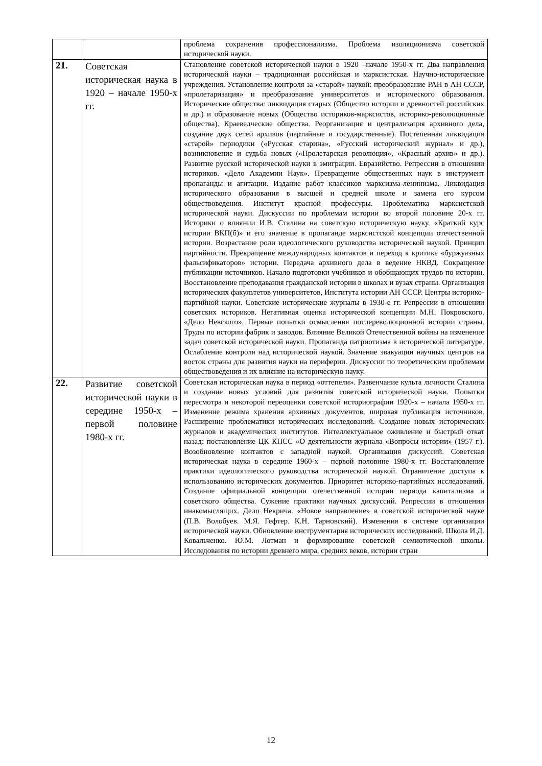| | | проблема сохранения профессионализма. Проблема изоляционизма советской исторической науки. |
| 21. | Советская историческая наука в 1920 – начале 1950-х гг. | Становление советской исторической науки в 1920 –начале 1950-х гг. Два направления исторической науки – традиционная российская и марксистская. Научно-исторические учреждения. Установление контроля за «старой» наукой: преобразование РАН в АН СССР, «пролетаризация» и преобразование университетов и исторического образования. Исторические общества: ликвидация старых (Общество истории и древностей российских и др.) и образование новых (Общество историков-марксистов, историко-революционные общества). Краеведческие общества. Реорганизация и централизация архивного дела, создание двух сетей архивов (партийные и государственные). Постепенная ликвидация «старой» периодики («Русская старина», «Русский исторический журнал» и др.), возникновение и судьба новых («Пролетарская революция», «Красный архив» и др.). Развитие русской исторической науки в эмиграции. Евразийство. Репрессии в отношении историков. «Дело Академии Наук». Превращение общественных наук в инструмент пропаганды и агитации. Издание работ классиков марксизма-ленинизма. Ликвидация исторического образования в высшей и средней школе и замена его курсом обществоведения. Институт красной профессуры. Проблематика марксистской исторической науки. Дискуссии по проблемам истории во второй половине 20-х гг. Историки о влиянии И.В. Сталина на советскую историческую науку. «Краткий курс истории ВКП(б)» и его значение в пропаганде марксистской концепции отечественной истории. Возрастание роли идеологического руководства исторической наукой. Принцип партийности. Прекращение международных контактов и переход к критике «буржуазных фальсификаторов» истории. Передача архивного дела в ведение НКВД. Сокращение публикации источников. Начало подготовки учебников и обобщающих трудов по истории. Восстановление преподавания гражданской истории в школах и вузах страны. Организация исторических факультетов университетов, Института истории АН СССР. Центры историко-партийной науки. Советские исторические журналы в 1930-е гг. Репрессии в отношении советских историков. Негативная оценка исторической концепции М.Н. Покровского. «Дело Невского». Первые попытки осмысления послереволюционной истории страны. Труды по истории фабрик и заводов. Влияние Великой Отечественной войны на изменение задач советской исторической науки. Пропаганда патриотизма в исторической литературе. Ослабление контроля над исторической наукой. Значение эвакуации научных центров на восток страны для развития науки на периферии. Дискуссии по теоретическим проблемам обществоведения и их влияние на историческую науку. |
| 22. | Развитие советской исторической науки в середине 1950-х – первой половине 1980-х гг. | Советская историческая наука в период «оттепели». Развенчание культа личности Сталина и создание новых условий для развития советской исторической науки. Попытки пересмотра и некоторой переоценки советской историографии 1920-х – начала 1950-х гг. Изменение режима хранения архивных документов, широкая публикация источников. Расширение проблематики исторических исследований. Создание новых исторических журналов и академических институтов. Интеллектуальное оживление и быстрый откат назад: постановление ЦК КПСС «О деятельности журнала «Вопросы истории» (1957 г.). Возобновление контактов с западной наукой. Организация дискуссий. Советская историческая наука в середине 1960-х – первой половине 1980-х гг. Восстановление практики идеологического руководства исторической наукой. Ограничение доступа к использованию исторических документов. Приоритет историко-партийных исследований. Создание официальной концепции отечественной истории периода капитализма и советского общества. Сужение практики научных дискуссий. Репрессии в отношении инакомыслящих. Дело Некрича. «Новое направление» в советской исторической науке (П.В. Волобуев. М.Я. Гефтер. К.Н. Тарновский). Изменения в системе организации исторической науки. Обновление инструментария исторических исследований. Школа И.Д. Ковальченко. Ю.М. Лотман и формирование советской семиотической школы. Исследования по истории древнего мира, средних веков, истории стран |
12